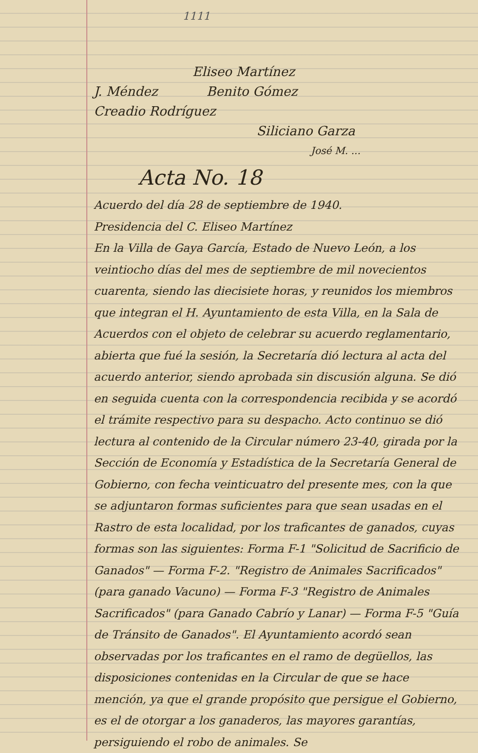1111
Eliseo Martínez
J. Méndez Benito Gómez
Creadio Rodríguez
Siliciano Garza
José M. ...
Acta No. 18
Acuerdo del día 28 de septiembre de 1940.
Presidencia del C. Eliseo Martínez
En la Villa de Gaya García, Estado de Nuevo León, a los veintiocho días del mes de septiembre de mil novecientos cuarenta, siendo las diecisiete horas, y reunidos los miembros que integran el H. Ayuntamiento de esta Villa, en la Sala de Acuerdos con el objeto de celebrar su acuerdo reglamentario, abierta que fué la sesión, la Secretaría dió lectura al acta del acuerdo anterior, siendo aprobada sin discusión alguna. Se dió en seguida cuenta con la correspondencia recibida y se acordó el trámite respectivo para su despacho. Acto continuo se dió lectura al contenido de la Circular número 23-40, girada por la Sección de Economía y Estadística de la Secretaría General de Gobierno, con fecha veinticuatro del presente mes, con la que se adjuntaron formas suficientes para que sean usadas en el Rastro de esta localidad, por los traficantes de ganados, cuyas formas son las siguientes: Forma F-1 "Solicitud de Sacrificio de Ganados" — Forma F-2. "Registro de Animales Sacrificados" (para ganado Vacuno) — Forma F-3 "Registro de Animales Sacrificados" (para Ganado Cabrío y Lanar) — Forma F-5 "Guía de Tránsito de Ganados". El Ayuntamiento acordó sean observadas por los traficantes en el ramo de degüellos, las disposiciones contenidas en la Circular de que se hace mención, ya que el grande propósito que persigue el Gobierno, es el de otorgar a los ganaderos, las mayores garantías, persiguiendo el robo de animales. Se